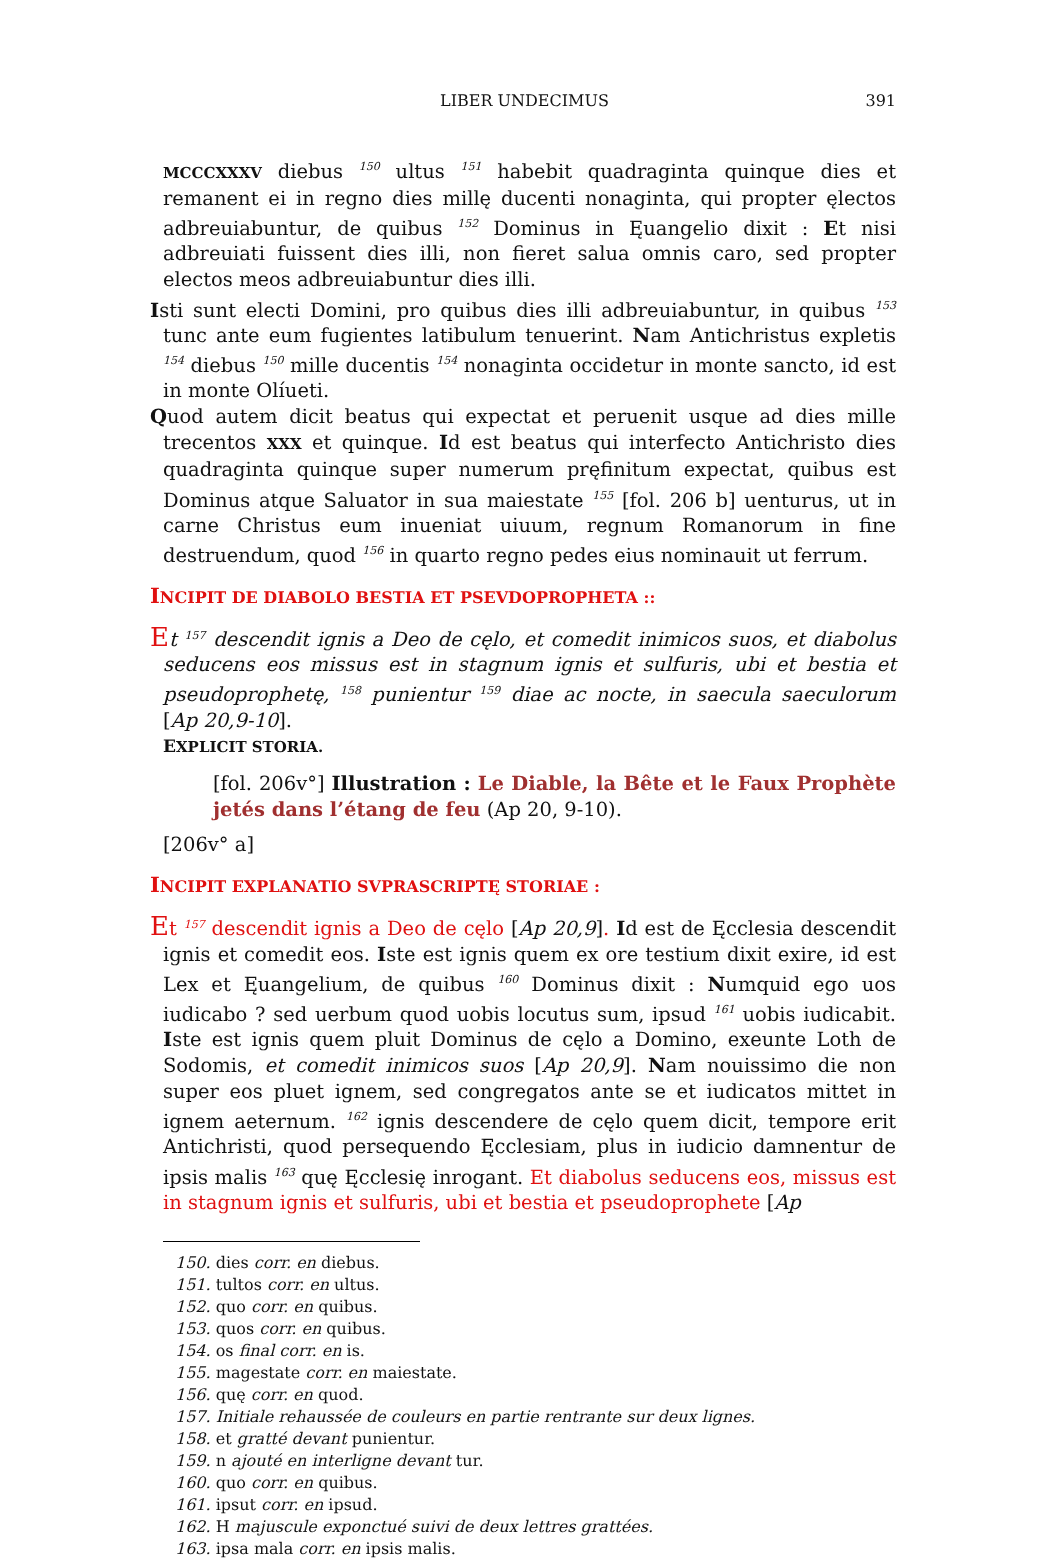LIBER UNDECIMUS 391
MCCCXXXV diebus <sup>150</sup> ultus <sup>151</sup> habebit quadraginta quinque dies et remanent ei in regno dies millę ducenti nonaginta, qui propter ęlectos adbreuiabuntur, de quibus <sup>152</sup> Dominus in Ęuangelio dixit : Et nisi adbreuiati fuissent dies illi, non fieret salua omnis caro, sed propter electos meos adbreuiabuntur dies illi.
Isti sunt electi Domini, pro quibus dies illi adbreuiabuntur, in quibus <sup>153</sup> tunc ante eum fugientes latibulum tenuerint. Nam Antichristus expletis <sup>154</sup> diebus <sup>150</sup> mille ducentis <sup>154</sup> nonaginta occidetur in monte sancto, id est in monte Olíueti.
Quod autem dicit beatus qui expectat et peruenit usque ad dies mille trecentos XXX et quinque. Id est beatus qui interfecto Antichristo dies quadraginta quinque super numerum pręfinitum expectat, quibus est Dominus atque Saluator in sua maiestate <sup>155</sup> [fol. 206 b] uenturus, ut in carne Christus eum inueniat uiuum, regnum Romanorum in fine destruendum, quod <sup>156</sup> in quarto regno pedes eius nominauit ut ferrum.
INCIPIT DE DIABOLO BESTIA ET PSEVDOPROPHETA ::
Et <sup>157</sup> descendit ignis a Deo de cęlo, et comedit inimicos suos, et diabolus seducens eos missus est in stagnum ignis et sulfuris, ubi et bestia et pseudoprophetę, <sup>158</sup> punientur <sup>159</sup> diae ac nocte, in saecula saeculorum [Ap 20,9-10].
EXPLICIT STORIA.
[fol. 206v°] Illustration : Le Diable, la Bête et le Faux Prophète jetés dans l’étang de feu (Ap 20, 9-10).
[206v° a]
INCIPIT EXPLANATIO SVPRASCRIPTĘ STORIAE :
Et <sup>157</sup> descendit ignis a Deo de cęlo [Ap 20,9]. Id est de Ęcclesia descendit ignis et comedit eos. Iste est ignis quem ex ore testium dixit exire, id est Lex et Ęuangelium, de quibus <sup>160</sup> Dominus dixit : Numquid ego uos iudicabo ? sed uerbum quod uobis locutus sum, ipsud <sup>161</sup> uobis iudicabit. Iste est ignis quem pluit Dominus de cęlo a Domino, exeunte Loth de Sodomis, et comedit inimicos suos [Ap 20,9]. Nam nouissimo die non super eos pluet ignem, sed congregatos ante se et iudicatos mittet in ignem aeternum. <sup>162</sup> ignis descendere de cęlo quem dicit, tempore erit Antichristi, quod persequendo Ęcclesiam, plus in iudicio damnentur de ipsis malis <sup>163</sup> quę Ęcclesię inrogant. Et diabolus seducens eos, missus est in stagnum ignis et sulfuris, ubi et bestia et pseudoprophete [Ap
150. dies corr. en diebus.
151. tultos corr. en ultus.
152. quo corr. en quibus.
153. quos corr. en quibus.
154. os final corr. en is.
155. magestate corr. en maiestate.
156. quę corr. en quod.
157. Initiale rehaussée de couleurs en partie rentrante sur deux lignes.
158. et gratté devant punientur.
159. n ajouté en interligne devant tur.
160. quo corr. en quibus.
161. ipsut corr. en ipsud.
162. H majuscule exponctué suivi de deux lettres grattées.
163. ipsa mala corr. en ipsis malis.